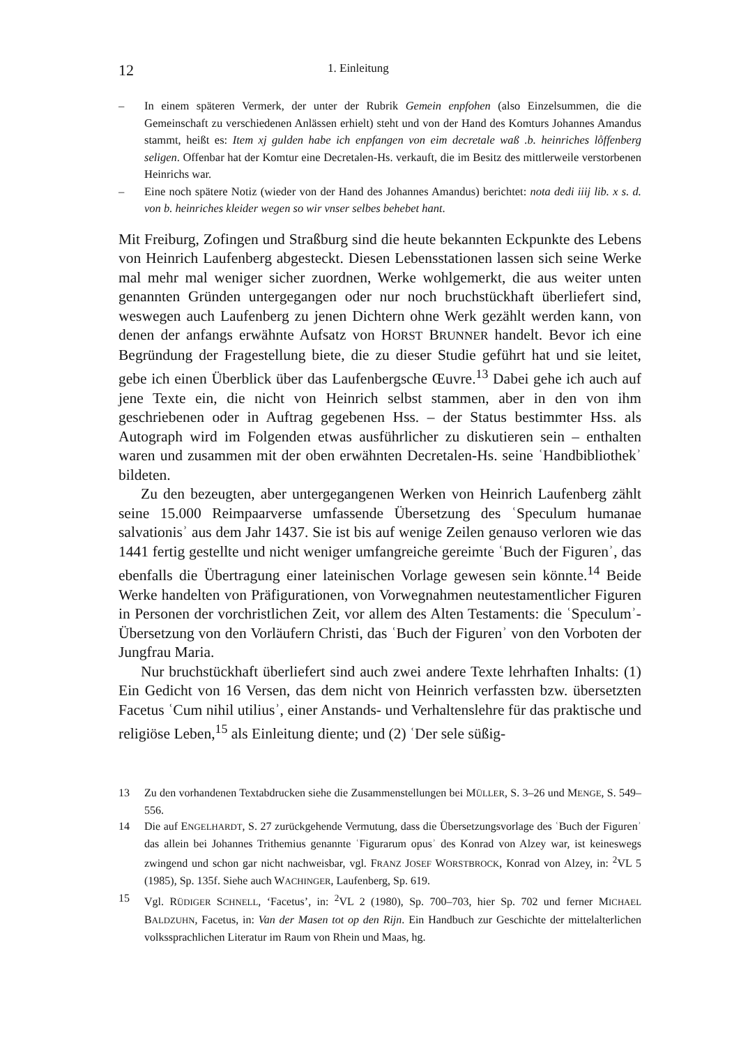12 1. Einleitung
– In einem späteren Vermerk, der unter der Rubrik Gemein enpfohen (also Einzelsummen, die die Gemeinschaft zu verschiedenen Anlässen erhielt) steht und von der Hand des Komturs Johannes Amandus stammt, heißt es: Item xj gulden habe ich enpfangen von eim decretale waß .b. heinriches lo̊ffenberg seligen. Offenbar hat der Komtur eine Decretalen-Hs. verkauft, die im Besitz des mittlerweile verstorbenen Heinrichs war.
– Eine noch spätere Notiz (wieder von der Hand des Johannes Amandus) berichtet: nota dedi iiij lib. x s. d. von b. heinriches kleider wegen so wir vnser selbes behebet hant.
Mit Freiburg, Zofingen und Straßburg sind die heute bekannten Eckpunkte des Lebens von Heinrich Laufenberg abgesteckt. Diesen Lebensstationen lassen sich seine Werke mal mehr mal weniger sicher zuordnen, Werke wohlgemerkt, die aus weiter unten genannten Gründen untergegangen oder nur noch bruchstückhaft überliefert sind, weswegen auch Laufenberg zu jenen Dichtern ohne Werk gezählt werden kann, von denen der anfangs erwähnte Aufsatz von HORST BRUNNER handelt. Bevor ich eine Begründung der Fragestellung biete, die zu dieser Studie geführt hat und sie leitet, gebe ich einen Überblick über das Laufenbergsche Œuvre.<sup>13</sup> Dabei gehe ich auch auf jene Texte ein, die nicht von Heinrich selbst stammen, aber in den von ihm geschriebenen oder in Auftrag gegebenen Hss. – der Status bestimmter Hss. als Autograph wird im Folgenden etwas ausführlicher zu diskutieren sein – enthalten waren und zusammen mit der oben erwähnten Decretalen-Hs. seine ʿHandbibliothekʾ bildeten.
Zu den bezeugten, aber untergegangenen Werken von Heinrich Laufenberg zählt seine 15.000 Reimpaarverse umfassende Übersetzung des ʿSpeculum humanae salvationisʾ aus dem Jahr 1437. Sie ist bis auf wenige Zeilen genauso verloren wie das 1441 fertig gestellte und nicht weniger umfangreiche gereimte ʿBuch der Figurenʾ, das ebenfalls die Übertragung einer lateinischen Vorlage gewesen sein könnte.<sup>14</sup> Beide Werke handelten von Präfigurationen, von Vorwegnahmen neutestamentlicher Figuren in Personen der vorchristlichen Zeit, vor allem des Alten Testaments: die ʿSpeculumʾ-Übersetzung von den Vorläufern Christi, das ʿBuch der Figurenʾ von den Vorboten der Jungfrau Maria.
Nur bruchstückhaft überliefert sind auch zwei andere Texte lehrhaften Inhalts: (1) Ein Gedicht von 16 Versen, das dem nicht von Heinrich verfassten bzw. übersetzten Facetus ʿCum nihil utiliusʾ, einer Anstands- und Verhaltenslehre für das praktische und religiöse Leben,<sup>15</sup> als Einleitung diente; und (2) ʿDer sele süßig-
13 Zu den vorhandenen Textabdrucken siehe die Zusammenstellungen bei MÜLLER, S. 3–26 und MENGE, S. 549–556.
14 Die auf ENGELHARDT, S. 27 zurückgehende Vermutung, dass die Übersetzungsvorlage des ʿBuch der Figurenʾ das allein bei Johannes Trithemius genannte ʿFigurarum opusʾ des Konrad von Alzey war, ist keineswegs zwingend und schon gar nicht nachweisbar, vgl. FRANZ JOSEF WORSTBROCK, Konrad von Alzey, in: <sup>2</sup>VL 5 (1985), Sp. 135f. Siehe auch WACHINGER, Laufenberg, Sp. 619.
15 Vgl. RÜDIGER SCHNELL, ‘Facetus’, in: <sup>2</sup>VL 2 (1980), Sp. 700–703, hier Sp. 702 und ferner MICHAEL BALDZUHN, Facetus, in: Van der Masen tot op den Rijn. Ein Handbuch zur Geschichte der mittelalterlichen volkssprachlichen Literatur im Raum von Rhein und Maas, hg.